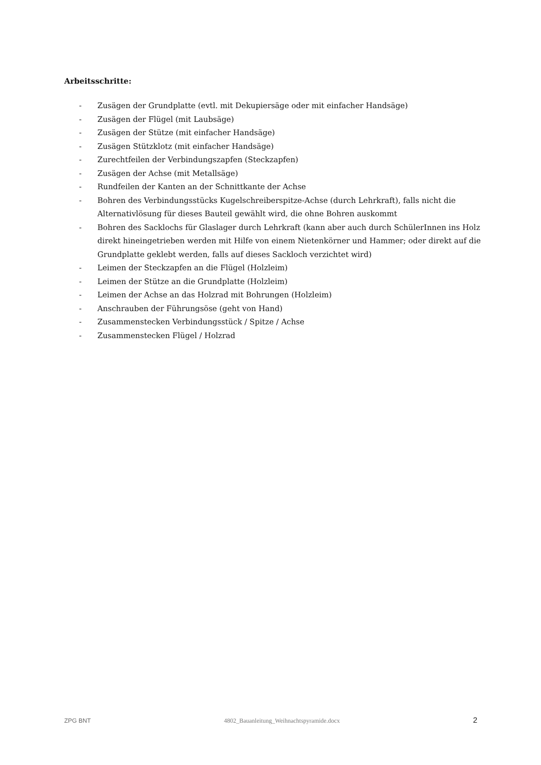Arbeitsschritte:
- Zusägen der Grundplatte (evtl. mit Dekupiersäge oder mit einfacher Handsäge)
- Zusägen der Flügel (mit Laubsäge)
- Zusägen der Stütze (mit einfacher Handsäge)
- Zusägen Stützklotz (mit einfacher Handsäge)
- Zurechtfeilen der Verbindungszapfen (Steckzapfen)
- Zusägen der Achse (mit Metallsäge)
- Rundfeilen der Kanten an der Schnittkante der Achse
- Bohren des Verbindungsstücks Kugelschreiberspitze-Achse (durch Lehrkraft), falls nicht die Alternativlösung für dieses Bauteil gewählt wird, die ohne Bohren auskommt
- Bohren des Sacklochs für Glaslager durch Lehrkraft (kann aber auch durch SchülerInnen ins Holz direkt hineingetrieben werden mit Hilfe von einem Nietenkörner und Hammer; oder direkt auf die Grundplatte geklebt werden, falls auf dieses Sackloch verzichtet wird)
- Leimen der Steckzapfen an die Flügel (Holzleim)
- Leimen der Stütze an die Grundplatte (Holzleim)
- Leimen der Achse an das Holzrad mit Bohrungen (Holzleim)
- Anschrauben der Führungsöse (geht von Hand)
- Zusammenstecken Verbindungsstück / Spitze / Achse
- Zusammenstecken Flügel / Holzrad
ZPG BNT 4802_Bauanleitung_Weihnachtspyramide.docx 2